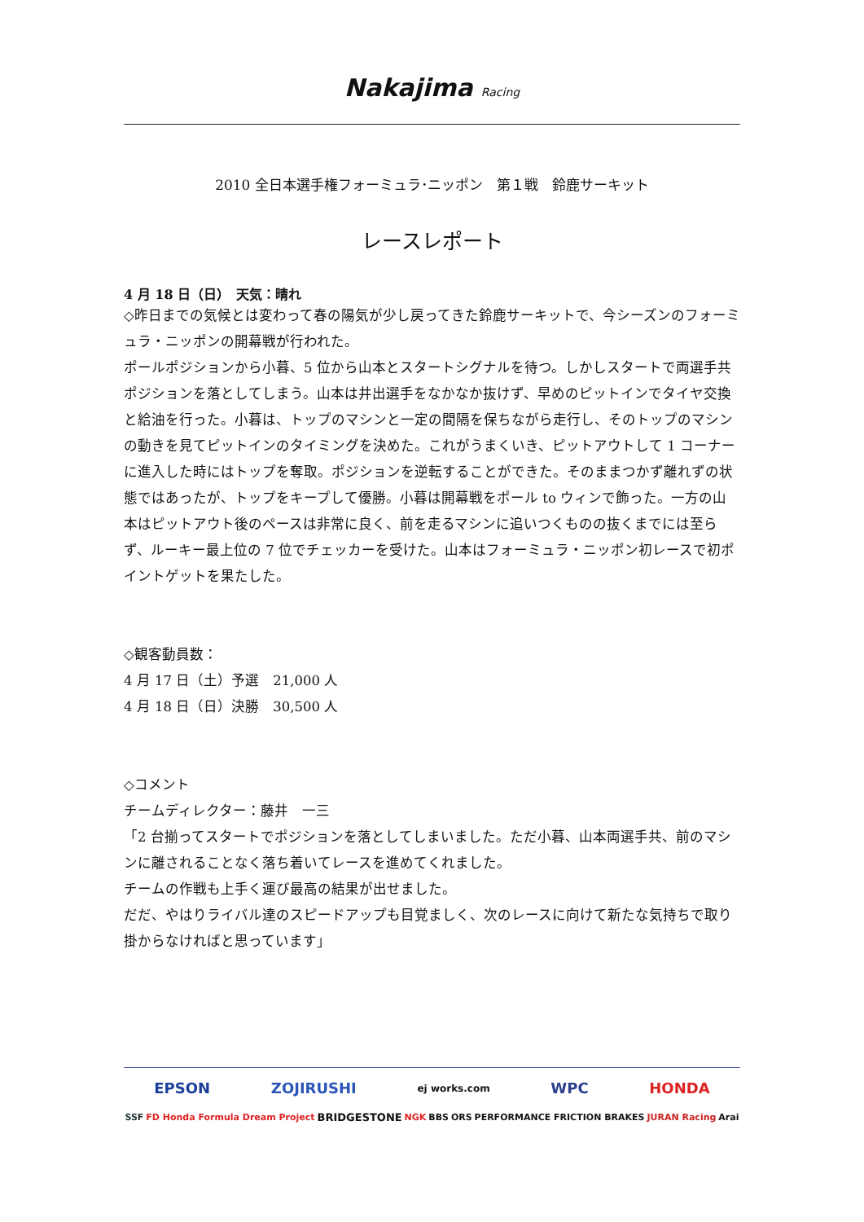Nakajima Racing
2010 全日本選手権フォーミュラ･ニッポン　第１戦　鈴鹿サーキット
レースレポート
4 月 18 日（日）　天気：晴れ
◇昨日までの気候とは変わって春の陽気が少し戻ってきた鈴鹿サーキットで、今シーズンのフォーミュラ・ニッポンの開幕戦が行われた。
ポールポジションから小暮、5 位から山本とスタートシグナルを待つ。しかしスタートで両選手共ポジションを落としてしまう。山本は井出選手をなかなか抜けず、早めのピットインでタイヤ交換と給油を行った。小暮は、トップのマシンと一定の間隔を保ちながら走行し、そのトップのマシンの動きを見てピットインのタイミングを決めた。これがうまくいき、ピットアウトして 1 コーナーに進入した時にはトップを奪取。ポジションを逆転することができた。そのままつかず離れずの状態ではあったが、トップをキープして優勝。小暮は開幕戦をポール to ウィンで飾った。一方の山本はピットアウト後のペースは非常に良く、前を走るマシンに追いつくものの抜くまでには至らず、ルーキー最上位の 7 位でチェッカーを受けた。山本はフォーミュラ・ニッポン初レースで初ポイントゲットを果たした。
◇観客動員数：
4 月 17 日（土）予選　21,000 人
4 月 18 日（日）決勝　30,500 人
◇コメント
チームディレクター：藤井　一三
「2 台揃ってスタートでポジションを落としてしまいました。ただ小暮、山本両選手共、前のマシンに離されることなく落ち着いてレースを進めてくれました。
チームの作戦も上手く運び最高の結果が出せました。
だだ、やはりライバル達のスピードアップも目覚ましく、次のレースに向けて新たな気持ちで取り掛からなければと思っています」
EPSON ZOJIRUSHI ej works.com WPC HONDA
SSF FD Honda Formula Dream Project BRIDGESTONE NGK BBS ORS PERFORMANCE FRICTION BRAKES JURAN Racing Arai